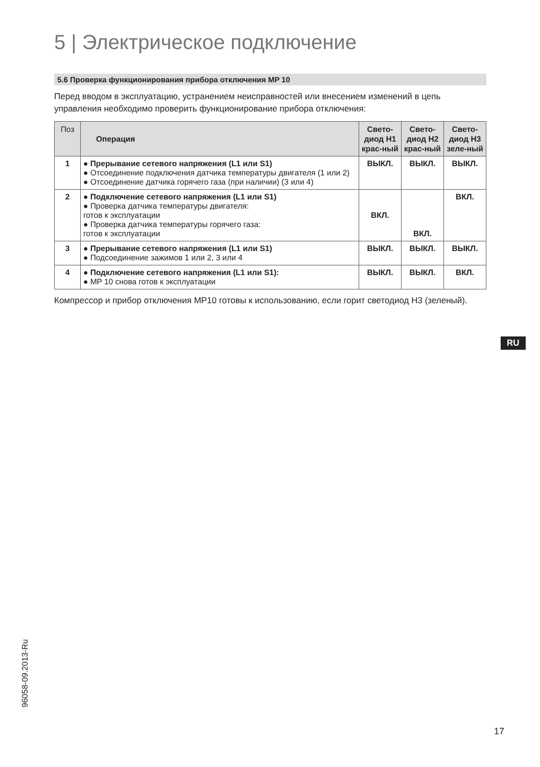5 | Электрическое подключение
5.6 Проверка функционирования прибора отключения MP 10
Перед вводом в эксплуатацию, устранением неисправностей или внесением изменений в цепь управления необходимо проверить функционирование прибора отключения:
| Поз | Операция | Свето-диод H1 крас-ный | Свето-диод H2 крас-ный | Свето-диод H3 зеле-ный |
| --- | --- | --- | --- | --- |
| 1 | ● Прерывание сетевого напряжения (L1 или S1) ● Отсоединение подключения датчика температуры двигателя (1 или 2) ● Отсоединение датчика горячего газа (при наличии) (3 или 4) | ВЫКЛ. | ВЫКЛ. | ВЫКЛ. |
| 2 | ● Подключение сетевого напряжения (L1 или S1) ● Проверка датчика температуры двигателя: готов к эксплуатации ● Проверка датчика температуры горячего газа: готов к эксплуатации | ВКЛ. | ВКЛ. | ВКЛ. |
| 3 | ● Прерывание сетевого напряжения (L1 или S1) ● Подсоединение зажимов 1 или 2, 3 или 4 | ВЫКЛ. | ВЫКЛ. | ВЫКЛ. |
| 4 | ● Подключение сетевого напряжения (L1 или S1): ● MP 10 снова готов к эксплуатации | ВЫКЛ. | ВЫКЛ. | ВКЛ. |
Компрессор и прибор отключения MP10 готовы к использованию, если горит светодиод H3 (зеленый).
RU
96058-09.2013-Ru
17